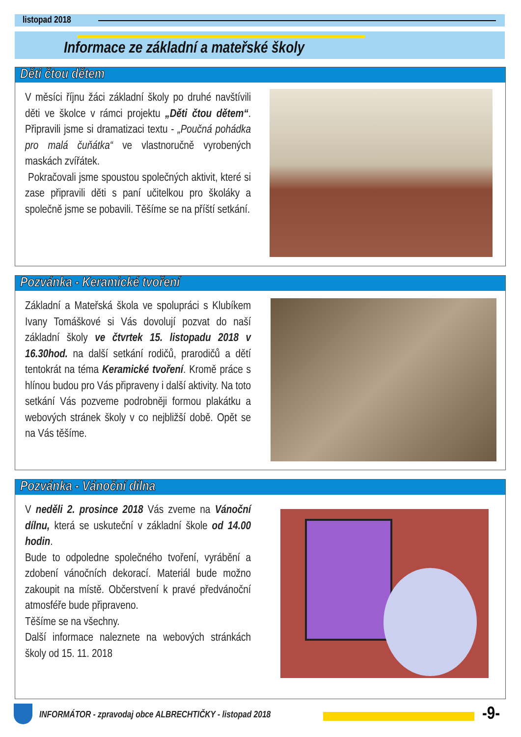listopad 2018
Informace ze základní a mateřské školy
Děti čtou dětem
V měsíci říjnu žáci základní školy po druhé navštívili děti ve školce v rámci projektu „Děti čtou dětem“. Připravili jsme si dramatizaci textu - „Poučná pohádka pro malá čuňátka“ ve vlastnoručně vyrobených maskách zvířátek.
Pokračovali jsme spoustou společných aktivit, které si zase připravili děti s paní učitelkou pro školáky a společně jsme se pobavili. Těšíme se na příští setkání.
Pozvánka - Keramické tvoření
Základní a Mateřská škola ve spolupráci s Klubíkem Ivany Tomáškové si Vás dovolují pozvat do naší základní školy ve čtvrtek 15. listopadu 2018 v 16.30hod. na další setkání rodičů, prarodičů a dětí tentokrát na téma Keramické tvoření. Kromě práce s hlínou budou pro Vás připraveny i další aktivity. Na toto setkání Vás pozveme podrobněji formou plakátku a webových stránek školy v co nejbližší době. Opět se na Vás těšíme.
Pozvánka - Vánoční dílna
V neděli 2. prosince 2018 Vás zveme na Vánoční dílnu, která se uskuteční v základní škole od 14.00 hodin.
Bude to odpoledne společného tvoření, vyrábění a zdobení vánočních dekorací. Materiál bude možno zakoupit na místě. Občerstvení k pravé předvánoční atmosféře bude připraveno.
Těšíme se na všechny.
Další informace naleznete na webových stránkách školy od 15. 11. 2018
INFORMÁTOR - zpravodaj obce ALBRECHTIČKY - listopad 2018
-9-